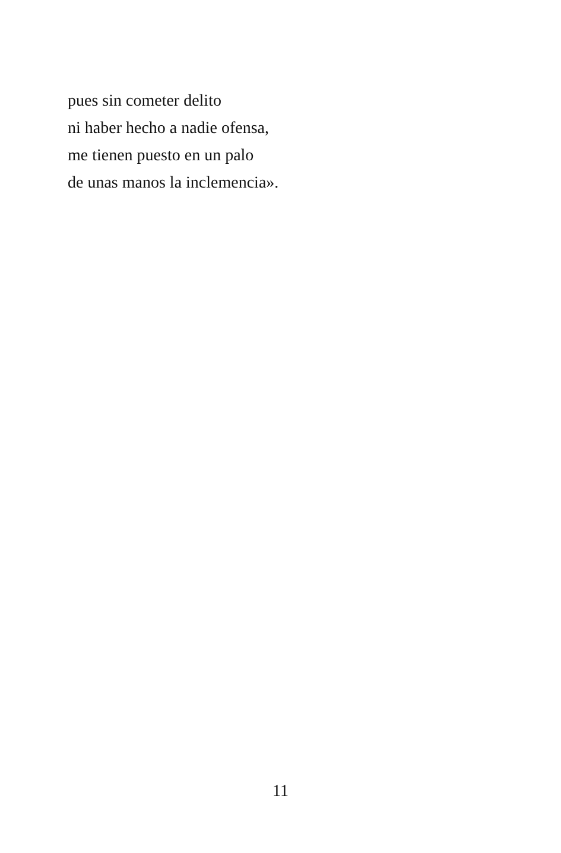pues sin cometer delito
ni haber hecho a nadie ofensa,
me tienen puesto en un palo
de unas manos la inclemencia».
11